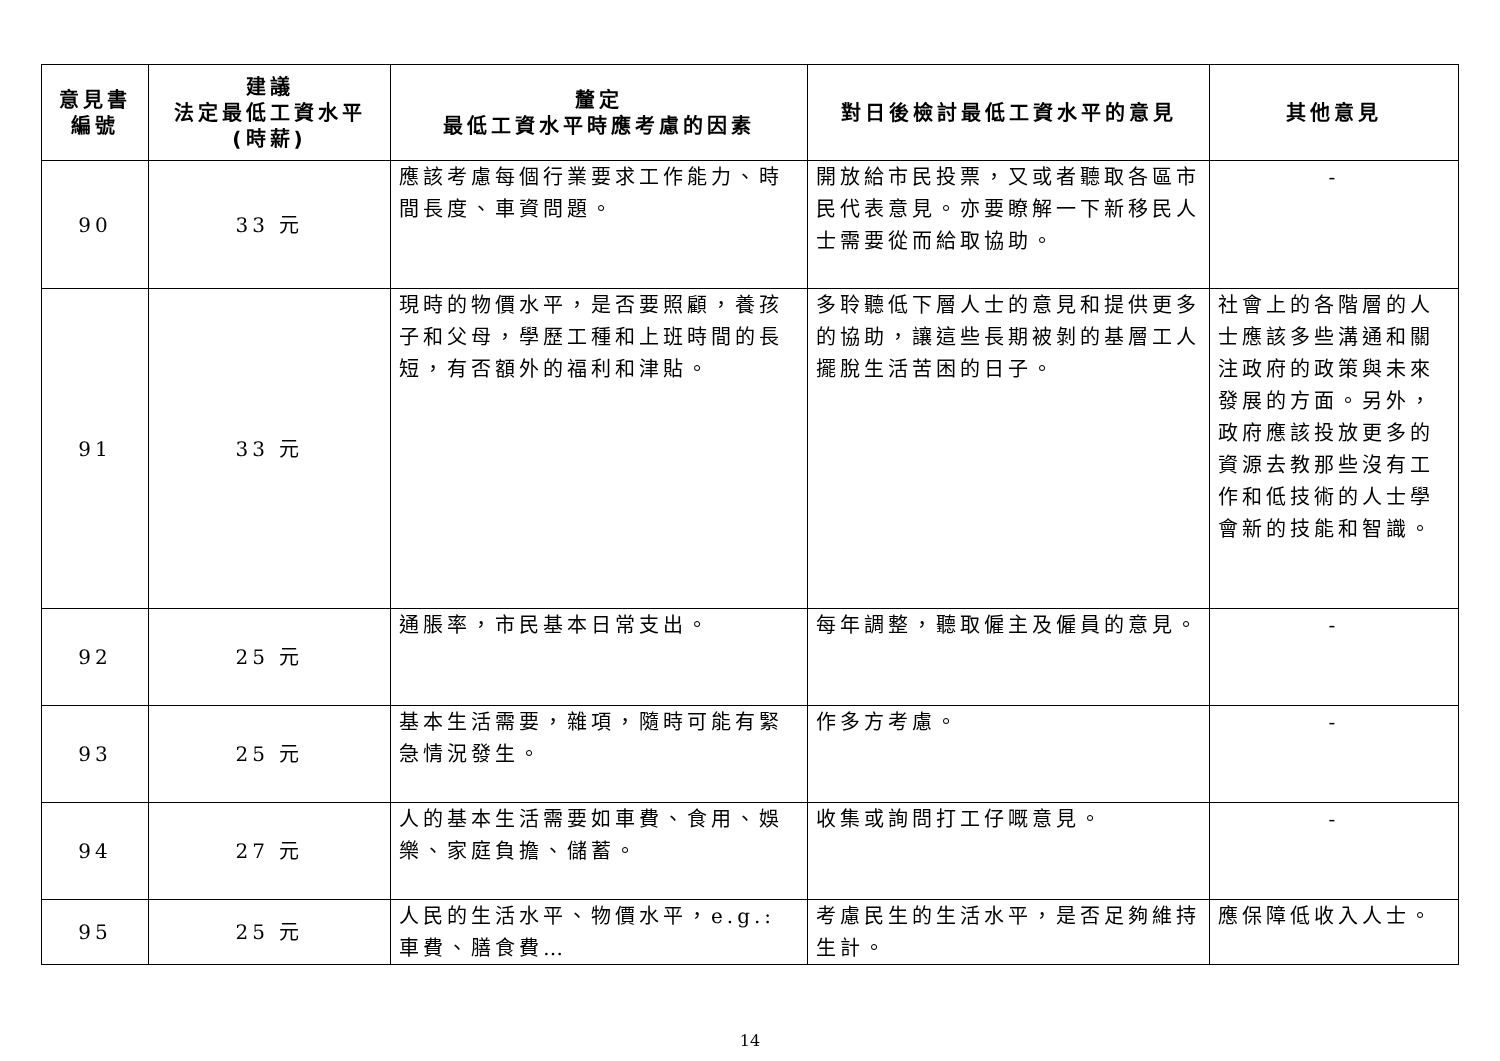| 意見書 編號 | 建議 法定最低工資水平 (時薪) | 釐定 最低工資水平時應考慮的因素 | 對日後檢討最低工資水平的意見 | 其他意見 |
| --- | --- | --- | --- | --- |
| 90 | 33 元 | 應該考慮每個行業要求工作能力、時間長度、車資問題。 | 開放給市民投票，又或者聽取各區市民代表意見。亦要瞭解一下新移民人士需要從而給取協助。 | - |
| 91 | 33 元 | 現時的物價水平，是否要照顧，養孩子和父母，學歷工種和上班時間的長短，有否額外的福利和津貼。 | 多聆聽低下層人士的意見和提供更多的協助，讓這些長期被剝的基層工人擺脫生活苦困的日子。 | 社會上的各階層的人士應該多些溝通和關注政府的政策與未來發展的方面。另外，政府應該投放更多的資源去教那些沒有工作和低技術的人士學會新的技能和智識。 |
| 92 | 25 元 | 通脹率，市民基本日常支出。 | 每年調整，聽取僱主及僱員的意見。 | - |
| 93 | 25 元 | 基本生活需要，雜項，隨時可能有緊急情況發生。 | 作多方考慮。 | - |
| 94 | 27 元 | 人的基本生活需要如車費、食用、娛樂、家庭負擔、儲蓄。 | 收集或詢問打工仔嘅意見。 | - |
| 95 | 25 元 | 人民的生活水平、物價水平，e.g.: 車費、膳食費… | 考慮民生的生活水平，是否足夠維持生計。 | 應保障低收入人士。 |
14